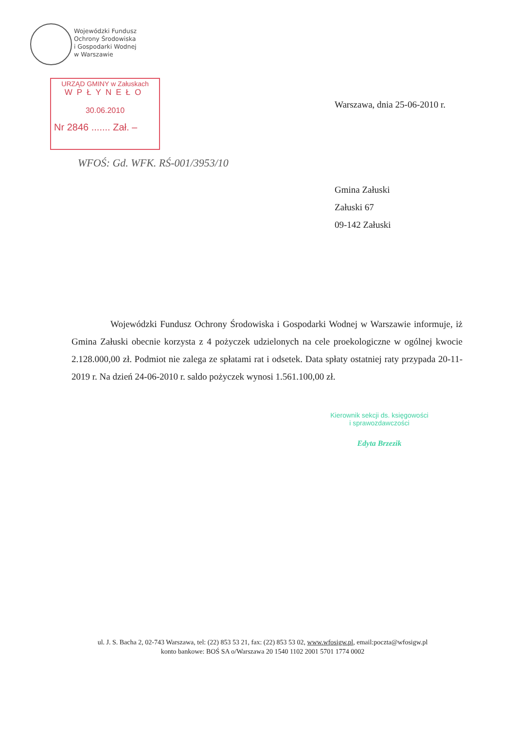Wojewódzki Fundusz
Ochrony Środowiska
i Gospodarki Wodnej
w Warszawie
URZĄD GMINY w Załuskach
WPŁYNEŁO
30.06.2010
Nr 2846 ....... Zał. –
WFOŚ: Gd. WFK. RŚ-001/3953/10
Warszawa, dnia 25-06-2010 r.
Gmina Załuski
Załuski 67
09-142 Załuski
Wojewódzki Fundusz Ochrony Środowiska i Gospodarki Wodnej w Warszawie informuje, iż Gmina Załuski obecnie korzysta z 4 pożyczek udzielonych na cele proekologiczne w ogólnej kwocie 2.128.000,00 zł. Podmiot nie zalega ze spłatami rat i odsetek. Data spłaty ostatniej raty przypada 20-11-2019 r. Na dzień 24-06-2010 r. saldo pożyczek wynosi 1.561.100,00 zł.
Kierownik sekcji ds. księgowości
i sprawozdawczości
Edyta Brzezik
ul. J. S. Bacha 2, 02-743 Warszawa, tel: (22) 853 53 21, fax: (22) 853 53 02, www.wfosigw.pl, email:poczta@wfosigw.pl
konto bankowe: BOŚ SA o/Warszawa 20 1540 1102 2001 5701 1774 0002